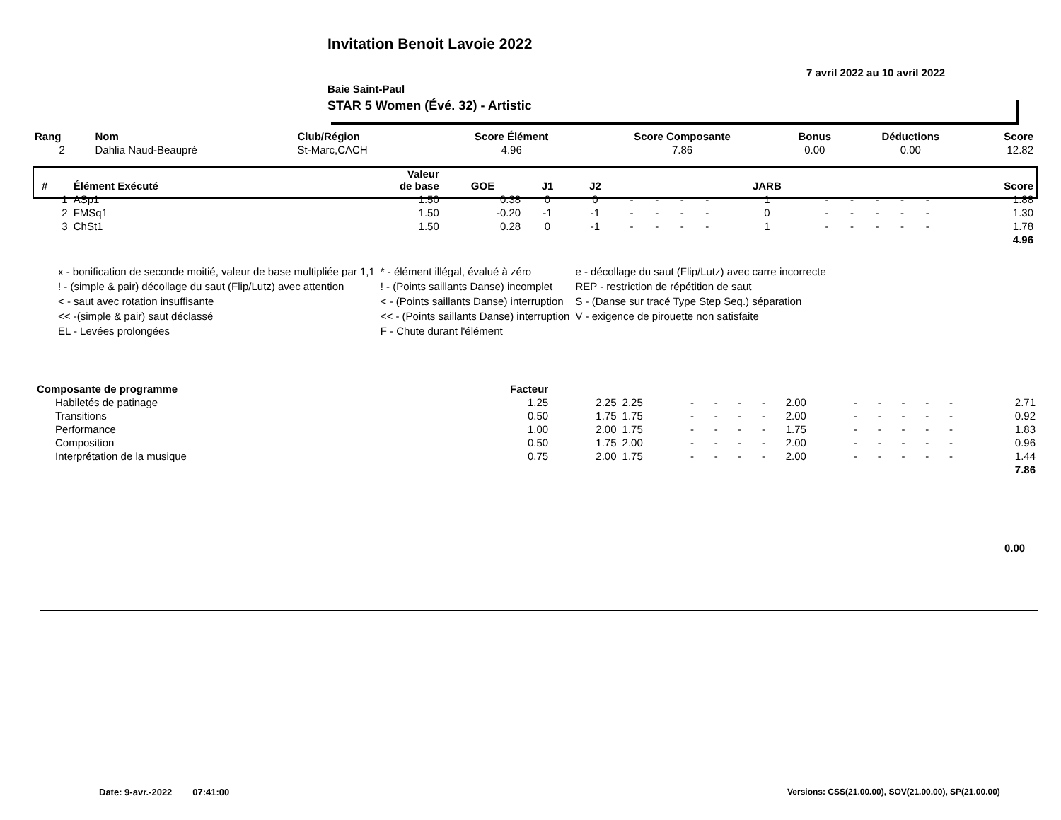Invitation Benoit Lavoie 2022
7 avril 2022 au 10 avril 2022
Baie Saint-Paul
STAR 5 Women (Évé. 32) - Artistic
| Rang | Nom | Club/Région | Score Élément | Score Composante | Bonus | Déductions | Score |
| 2 | Dahlia Naud-Beaupré | St-Marc,CACH | 4.96 | 7.86 | 0.00 | 0.00 | 12.82 |
| # | Élément Exécuté | Valeur de base | GOE | J1 | J2 | | | | | JARB | | | | | | Score |
| 1 | ASp1 | 1.50 | 0.38 | 0 | 0 | - | - | - | - | 1 | - | - | - | - | - | 1.88 |
| 2 | FMSq1 | 1.50 | -0.20 | -1 | -1 | - | - | - | - | 0 | - | - | - | - | - | 1.30 |
| 3 | ChSt1 | 1.50 | 0.28 | 0 | -1 | - | - | - | - | 1 | - | - | - | - | - | 1.78 |
| 4.96 | | | | | | | | | | | | | | | | |
| x - bonification de seconde moitié, valeur de base multipliée par 1,1 | * - élément illégal, évalué à zéro | e - décollage du saut (Flip/Lutz) avec carre incorrecte |
| ! - (simple & pair) décollage du saut (Flip/Lutz) avec attention | ! - (Points saillants Danse) incomplet | REP - restriction de répétition de saut |
| < - saut avec rotation insuffisante | < - (Points saillants Danse) interruption | S - (Danse sur tracé Type Step Seq.) séparation |
| << -(simple & pair) saut déclassé | << - (Points saillants Danse) interruption | V - exigence de pirouette non satisfaite |
| EL - Levées prolongées | F - Chute durant l'élément | |
| Composante de programme | Facteur | | | | | | | | | | | | | |
| Habiletés de patinage | 1.25 | 2.25 | 2.25 | - | - | - | - | 2.00 | - | - | - | - | - | 2.71 |
| Transitions | 0.50 | 1.75 | 1.75 | - | - | - | - | 2.00 | - | - | - | - | - | 0.92 |
| Performance | 1.00 | 2.00 | 1.75 | - | - | - | - | 1.75 | - | - | - | - | - | 1.83 |
| Composition | 0.50 | 1.75 | 2.00 | - | - | - | - | 2.00 | - | - | - | - | - | 0.96 |
| Interprétation de la musique | 0.75 | 2.00 | 1.75 | - | - | - | - | 2.00 | - | - | - | - | - | 1.44 |
| 7.86 | | | | | | | | | | | | | | |
0.00
Date: 9-avr.-2022 07:41:00
Versions: CSS(21.00.00), SOV(21.00.00), SP(21.00.00)